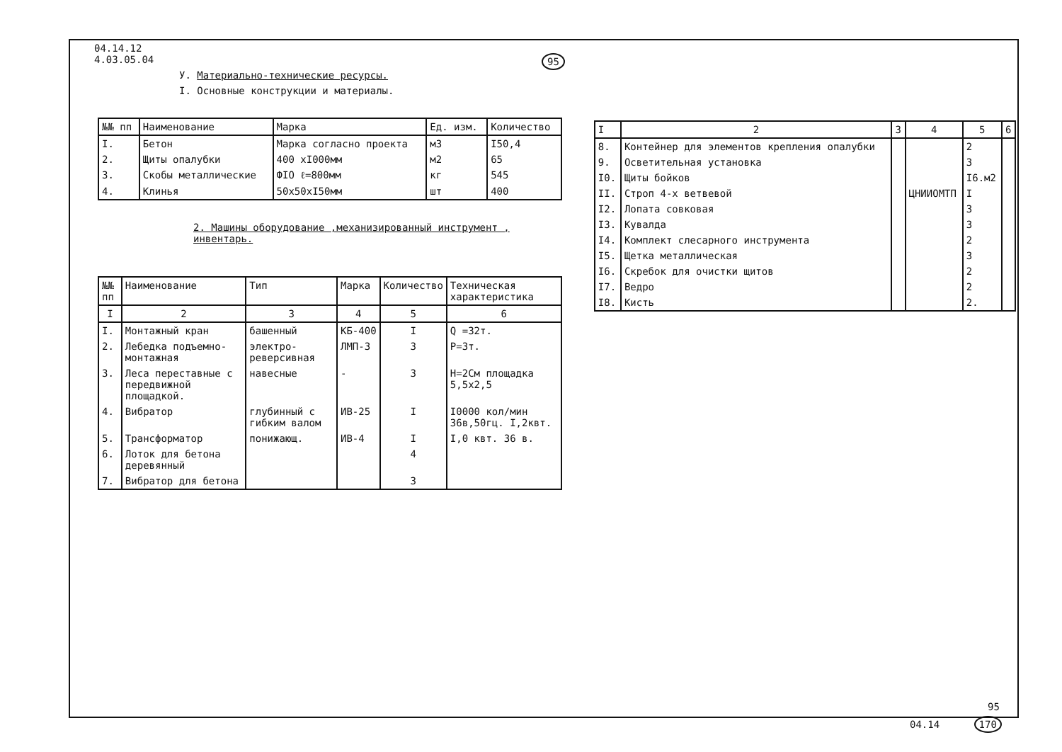04.14.12
4.03.05.04
У. Материально-технические ресурсы.
I. Основные конструкции и материалы.
| №№ пп | Наименование | Марка | Ед. изм. | Количество |
| --- | --- | --- | --- | --- |
| I. | Бетон | Марка согласно проекта | м3 | I50,4 |
| 2. | Щиты опалубки | 400 хI000мм | м2 | 65 |
| 3. | Скобы металлические | ФIO ℓ=800мм | кг | 545 |
| 4. | Клинья | 50x50xI50мм | шт | 400 |
2. Машины оборудование ,механизированный инструмент , инвентарь.
| №№ пп | Наименование | Тип | Марка | Количество | Техническая характеристика |
| --- | --- | --- | --- | --- | --- |
| I | 2 | 3 | 4 | 5 | 6 |
| I. | Монтажный кран | башенный | КБ-400 | I | Q =32т. |
| 2. | Лебедка подъемно-монтажная | электро-реверсивная | ЛМП-3 | 3 | Р=3т. |
| 3. | Леса переставные с передвижной площадкой. | навесные | - | 3 | Н=2См площадка 5,5x2,5 |
| 4. | Вибратор | глубинный с гибким валом | ИВ-25 | I | I0000 кол/мин 36в,50гц. I,2квт. |
| 5. | Трансформатор | понижающ. | ИВ-4 | I | I,0 квт. 36 в. |
| 6. | Лоток для бетона деревянный | | | 4 | |
| 7. | Вибратор для бетона | | | 3 | |
95
| I | 2 | 3 | 4 | 5 | 6 |
| --- | --- | --- | --- | --- | --- |
| 8. | Контейнер для элементов крепления опалубки | | | 2 | |
| 9. | Осветительная установка | | | 3 | |
| I0. | Щиты бойков | | | I6.м2 | |
| II. | Строп 4-х ветвевой | | ЦНИИОМТП | I | |
| I2. | Лопата совковая | | | 3 | |
| I3. | Кувалда | | | 3 | |
| I4. | Комплект слесарного инструмента | | | 2 | |
| I5. | Щетка металлическая | | | 3 | |
| I6. | Скребок для очистки щитов | | | 2 | |
| I7. | Ведро | | | 2 | |
| I8. | Кисть | | | 2. | |
95
04.14 170